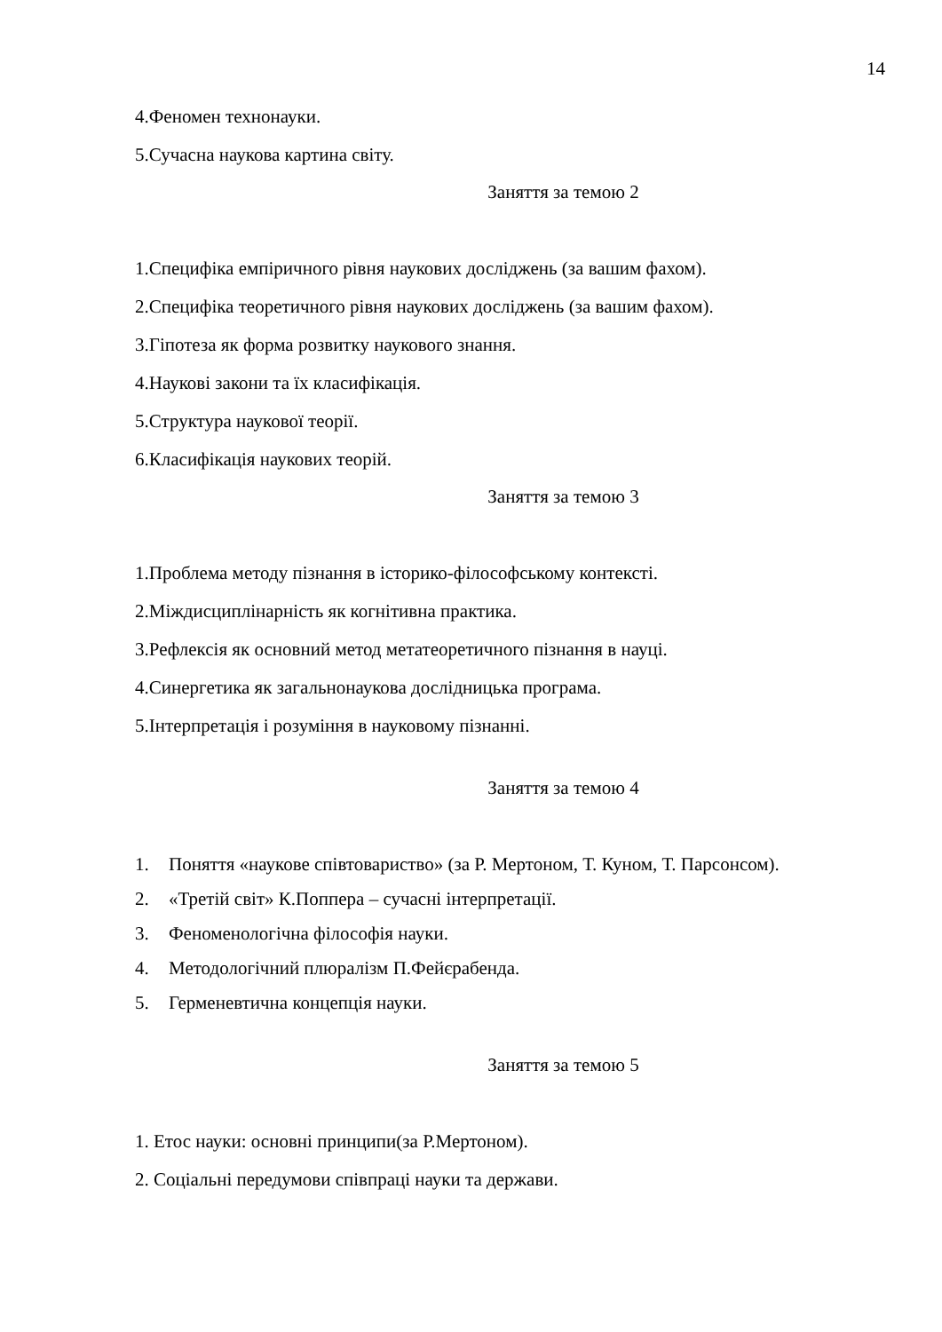14
4.Феномен технонауки.
5.Сучасна наукова картина світу.
Заняття за темою 2
1.Специфіка емпіричного рівня наукових досліджень (за вашим фахом).
2.Специфіка теоретичного рівня наукових досліджень (за вашим фахом).
3.Гіпотеза як форма розвитку наукового знання.
4.Наукові закони та їх класифікація.
5.Структура наукової теорії.
6.Класифікація наукових теорій.
Заняття за темою 3
1.Проблема методу пізнання в історико-філософському контексті.
2.Міждисциплінарність як когнітивна практика.
3.Рефлексія як основний метод метатеоретичного пізнання в науці.
4.Синергетика як загальнонаукова дослідницька програма.
5.Інтерпретація і розуміння в науковому пізнанні.
Заняття за темою 4
1. Поняття «наукове співтовариство» (за Р. Мертоном, Т. Куном, Т. Парсонсом).
2. «Третій світ» К.Поппера – сучасні інтерпретації.
3. Феноменологічна філософія науки.
4. Методологічний плюралізм П.Фейєрабенда.
5. Герменевтична концепція науки.
Заняття за темою 5
1. Етос науки: основні принципи(за Р.Мертоном).
2. Соціальні передумови співпраці науки та держави.